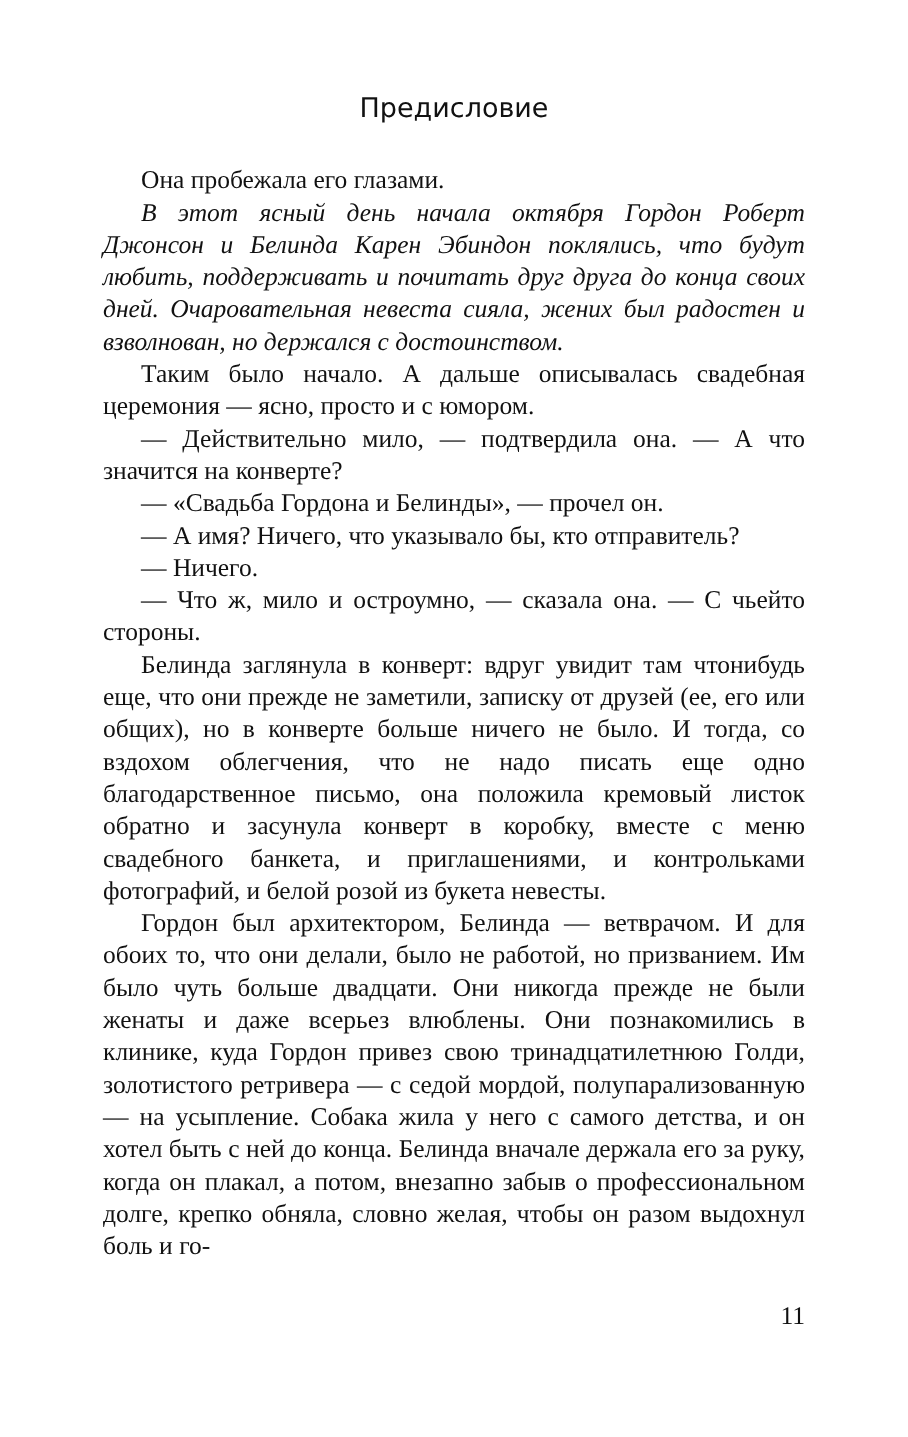Предисловие
Она пробежала его глазами.
В этот ясный день начала октября Гордон Роберт Джонсон и Белинда Карен Эбиндон поклялись, что будут любить, поддерживать и почитать друг друга до конца своих дней. Очаровательная невеста сияла, жених был радостен и взволнован, но держался с достоинством.
Таким было начало. А дальше описывалась свадебная церемония — ясно, просто и с юмором.
— Действительно мило, — подтвердила она. — А что значится на конверте?
— «Свадьба Гордона и Белинды», — прочел он.
— А имя? Ничего, что указывало бы, кто отправитель?
— Ничего.
— Что ж, мило и остроумно, — сказала она. — С чьейто стороны.
Белинда заглянула в конверт: вдруг увидит там чтонибудь еще, что они прежде не заметили, записку от друзей (ее, его или общих), но в конверте больше ничего не было. И тогда, со вздохом облегчения, что не надо писать еще одно благодарственное письмо, она положила кремовый листок обратно и засунула конверт в коробку, вместе с меню свадебного банкета, и приглашениями, и контрольками фотографий, и белой розой из букета невесты.
Гордон был архитектором, Белинда — ветврачом. И для обоих то, что они делали, было не работой, но призванием. Им было чуть больше двадцати. Они никогда прежде не были женаты и даже всерьез влюблены. Они познакомились в клинике, куда Гордон привез свою тринадцатилетнюю Голди, золотистого ретривера — с седой мордой, полупарализованную — на усыпление. Собака жила у него с самого детства, и он хотел быть с ней до конца. Белинда вначале держала его за руку, когда он плакал, а потом, внезапно забыв о профессиональном долге, крепко обняла, словно желая, чтобы он разом выдохнул боль и го-
11